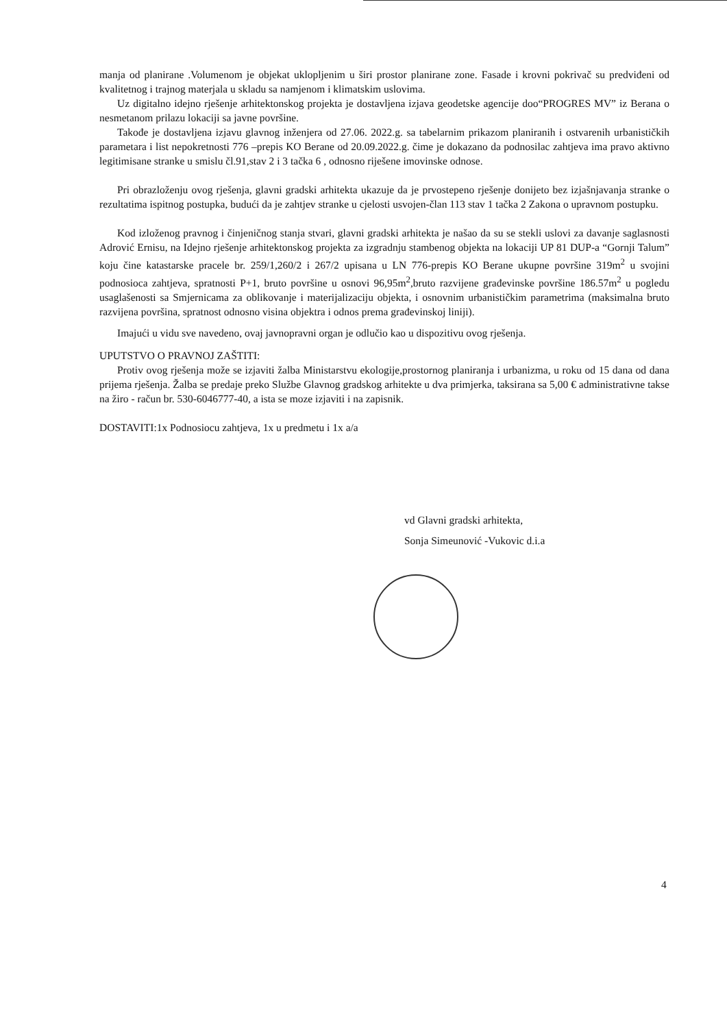manja od planirane .Volumenom je objekat uklopljenim u širi prostor planirane zone. Fasade i krovni pokrivač su predviđeni od kvalitetnog i trajnog materjala u skladu sa namjenom i klimatskim uslovima.
Uz digitalno idejno rješenje arhitektonskog projekta je dostavljena izjava geodetske agencije doo“PROGRES MV” iz Berana o nesmetanom prilazu lokaciji sa javne površine.
Takođe je dostavljena izjavu glavnog inženjera od 27.06. 2022.g. sa tabelarnim prikazom planiranih i ostvarenih urbanističkih parametara i list nepokretnosti 776 –prepis KO Berane od 20.09.2022.g. čime je dokazano da podnosilac zahtjeva ima pravo aktivno legitimisane stranke u smislu čl.91,stav 2 i 3 tačka 6 , odnosno riješene imovinske odnose.
Pri obrazloženju ovog rješenja, glavni gradski arhitekta ukazuje da je prvostepeno rješenje donijeto bez izjašnjavanja stranke o rezultatima ispitnog postupka, budući da je zahtjev stranke u cjelosti usvojen-član 113 stav 1 tačka 2 Zakona o upravnom postupku.
Kod izloženog pravnog i činjeničnog stanja stvari, glavni gradski arhitekta je našao da su se stekli uslovi za davanje saglasnosti Adrović Ernisu, na Idejno rješenje arhitektonskog projekta za izgradnju stambenog objekta na lokaciji UP 81 DUP-a “Gornji Talum” koju čine katastarske pracele br. 259/1,260/2 i 267/2 upisana u LN 776-prepis KO Berane ukupne površine 319m<sup>2</sup> u svojini podnosioca zahtjeva, spratnosti P+1, bruto površine u osnovi 96,95m<sup>2</sup>,bruto razvijene građevinske površine 186.57m<sup>2</sup> u pogledu usaglašenosti sa Smjernicama za oblikovanje i materijalizaciju objekta, i osnovnim urbanističkim parametrima (maksimalna bruto razvijena površina, spratnost odnosno visina objektra i odnos prema građevinskoj liniji).
Imajući u vidu sve navedeno, ovaj javnopravni organ je odlučio kao u dispozitivu ovog rješenja.
UPUTSTVO O PRAVNOJ ZAŠTITI:
Protiv ovog rješenja može se izjaviti žalba Ministarstvu ekologije,prostornog planiranja i urbanizma, u roku od 15 dana od dana prijema rješenja. Žalba se predaje preko Službe Glavnog gradskog arhitekte u dva primjerka, taksirana sa 5,00 € administrativne takse na žiro - račun br. 530-6046777-40, a ista se moze izjaviti i na zapisnik.
DOSTAVITI:1x Podnosiocu zahtjeva, 1x u predmetu i 1x a/a
vd Glavni gradski arhitekta,
Sonja Simeunović -Vukovic d.i.a
4